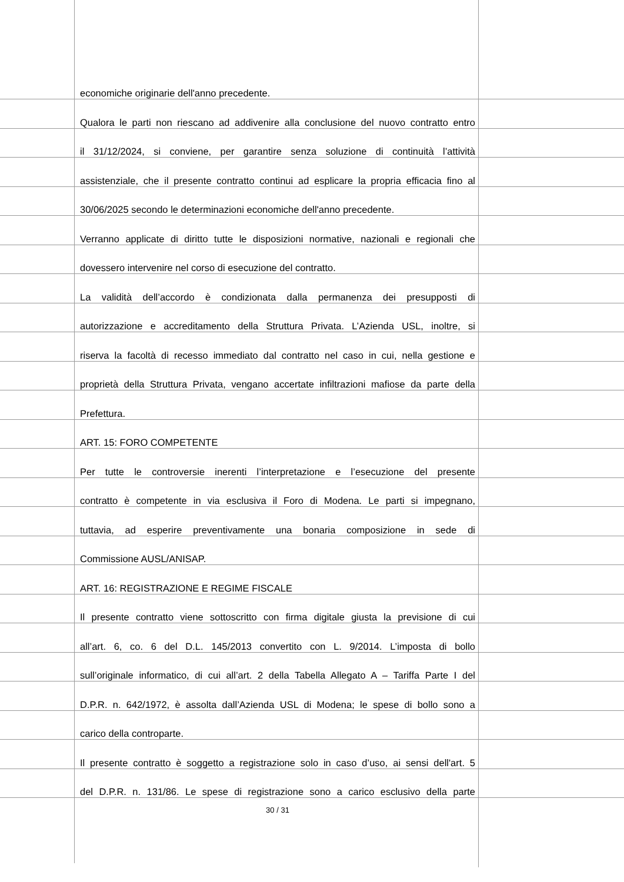economiche originarie dell'anno precedente.
Qualora le parti non riescano ad addivenire alla conclusione del nuovo contratto entro
il 31/12/2024, si conviene, per garantire senza soluzione di continuità l’attività
assistenziale, che il presente contratto continui ad esplicare la propria efficacia fino al
30/06/2025 secondo le determinazioni economiche dell'anno precedente.
Verranno applicate di diritto tutte le disposizioni normative, nazionali e regionali che
dovessero intervenire nel corso di esecuzione del contratto.
La validità dell’accordo è condizionata dalla permanenza dei presupposti di
autorizzazione e accreditamento della Struttura Privata. L’Azienda USL, inoltre, si
riserva la facoltà di recesso immediato dal contratto nel caso in cui, nella gestione e
proprietà della Struttura Privata, vengano accertate infiltrazioni mafiose da parte della
Prefettura.
ART. 15: FORO COMPETENTE
Per tutte le controversie inerenti l’interpretazione e l’esecuzione del presente
contratto è competente in via esclusiva il Foro di Modena. Le parti si impegnano,
tuttavia, ad esperire preventivamente una bonaria composizione in sede di
Commissione AUSL/ANISAP.
ART. 16: REGISTRAZIONE E REGIME FISCALE
Il presente contratto viene sottoscritto con firma digitale giusta la previsione di cui
all’art. 6, co. 6 del D.L. 145/2013 convertito con L. 9/2014. L’imposta di bollo
sull’originale informatico, di cui all’art. 2 della Tabella Allegato A – Tariffa Parte I del
D.P.R. n. 642/1972, è assolta dall’Azienda USL di Modena; le spese di bollo sono a
carico della controparte.
Il presente contratto è soggetto a registrazione solo in caso d’uso, ai sensi dell'art. 5
del D.P.R. n. 131/86. Le spese di registrazione sono a carico esclusivo della parte
30 / 31